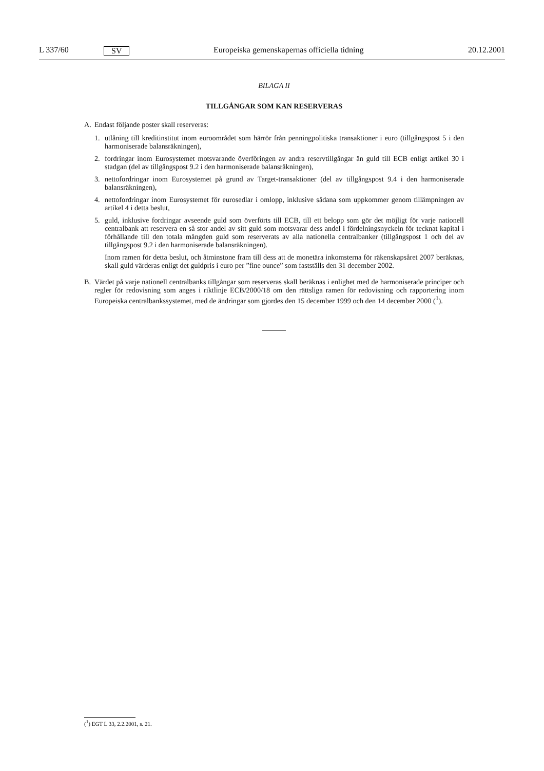L 337/60 SV Europeiska gemenskapernas officiella tidning 20.12.2001
BILAGA II
TILLGÅNGAR SOM KAN RESERVERAS
A. Endast följande poster skall reserveras:
1. utlåning till kreditinstitut inom euroområdet som härrör från penningpolitiska transaktioner i euro (tillgångspost 5 i den harmoniserade balansräkningen),
2. fordringar inom Eurosystemet motsvarande överföringen av andra reservtillgångar än guld till ECB enligt artikel 30 i stadgan (del av tillgångspost 9.2 i den harmoniserade balansräkningen),
3. nettofordringar inom Eurosystemet på grund av Target-transaktioner (del av tillgångspost 9.4 i den harmoniserade balansräkningen),
4. nettofordringar inom Eurosystemet för eurosedlar i omlopp, inklusive sådana som uppkommer genom tillämpningen av artikel 4 i detta beslut,
5. guld, inklusive fordringar avseende guld som överförts till ECB, till ett belopp som gör det möjligt för varje nationell centralbank att reservera en så stor andel av sitt guld som motsvarar dess andel i fördelningsnyckeln för tecknat kapital i förhållande till den totala mängden guld som reserverats av alla nationella centralbanker (tillgångspost 1 och del av tillgångspost 9.2 i den harmoniserade balansräkningen).
Inom ramen för detta beslut, och åtminstone fram till dess att de monetära inkomsterna för räkenskapsåret 2007 beräknas, skall guld värderas enligt det guldpris i euro per ”fine ounce” som fastställs den 31 december 2002.
B. Värdet på varje nationell centralbanks tillgångar som reserveras skall beräknas i enlighet med de harmoniserade principer och regler för redovisning som anges i riktlinje ECB/2000/18 om den rättsliga ramen för redovisning och rapportering inom Europeiska centralbankssystemet, med de ändringar som gjordes den 15 december 1999 och den 14 december 2000 (<sup>1</sup>).
(<sup>1</sup>) EGT L 33, 2.2.2001, s. 21.